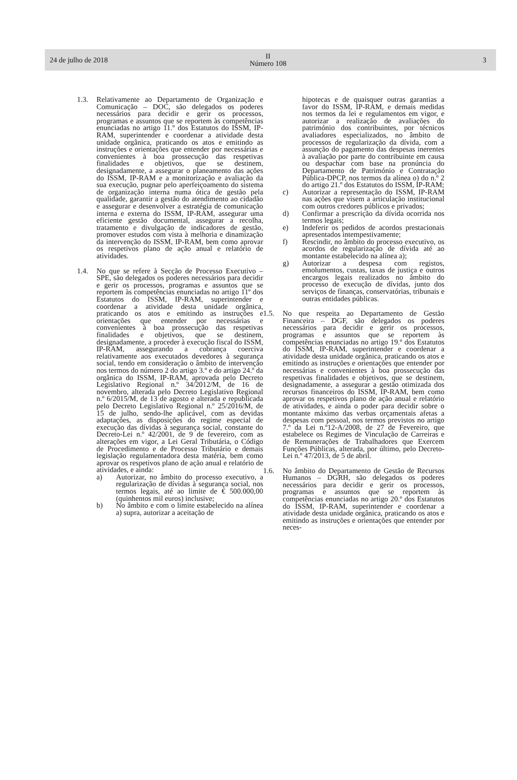24 de julho de 2018
II
Número 108
3
1.3. Relativamente ao Departamento de Organização e Comunicação – DOC, são delegados os poderes necessários para decidir e gerir os processos, programas e assuntos que se reportem às competências enunciadas no artigo 11.º dos Estatutos do ISSM, IP-RAM, superintender e coordenar a atividade desta unidade orgânica, praticando os atos e emitindo as instruções e orientações que entender por necessárias e convenientes à boa prossecução das respetivas finalidades e objetivos, que se destinem, designadamente, a assegurar o planeamento das ações do ISSM, IP-RAM e a monitorização e avaliação da sua execução, pugnar pelo aperfeiçoamento do sistema de organização interna numa ótica de gestão pela qualidade, garantir a gestão do atendimento ao cidadão e assegurar e desenvolver a estratégia de comunicação interna e externa do ISSM, IP-RAM, assegurar uma eficiente gestão documental, assegurar a recolha, tratamento e divulgação de indicadores de gestão, promover estudos com vista à melhoria e dinamização da intervenção do ISSM, IP-RAM, bem como aprovar os respetivos plano de ação anual e relatório de atividades.
1.4. No que se refere à Secção de Processo Executivo – SPE, são delegados os poderes necessários para decidir e gerir os processos, programas e assuntos que se reportem às competências enunciadas no artigo 11º dos Estatutos do ISSM, IP-RAM, superintender e coordenar a atividade desta unidade orgânica, praticando os atos e emitindo as instruções e orientações que entender por necessárias e convenientes à boa prossecução das respetivas finalidades e objetivos, que se destinem, designadamente, a proceder à execução fiscal do ISSM, IP-RAM, assegurando a cobrança coerciva relativamente aos executados devedores à segurança social, tendo em consideração o âmbito de intervenção nos termos do número 2 do artigo 3.º e do artigo 24.º da orgânica do ISSM, IP-RAM, aprovada pelo Decreto Legislativo Regional n.º 34/2012/M, de 16 de novembro, alterada pelo Decreto Legislativo Regional n.º 6/2015/M, de 13 de agosto e alterada e republicada pelo Decreto Legislativo Regional n.º 25/2016/M, de 15 de julho, sendo-lhe aplicável, com as devidas adaptações, as disposições do regime especial de execução das dívidas à segurança social, constante do Decreto-Lei n.º 42/2001, de 9 de fevereiro, com as alterações em vigor, a Lei Geral Tributária, o Código de Procedimento e de Processo Tributário e demais legislação regulamentadora desta matéria, bem como aprovar os respetivos plano de ação anual e relatório de atividades, e ainda:
a) Autorizar, no âmbito do processo executivo, a regularização de dívidas à segurança social, nos termos legais, até ao limite de € 500.000,00 (quinhentos mil euros) inclusive;
b) No âmbito e com o limite estabelecido na alínea a) supra, autorizar a aceitação de
hipotecas e de quaisquer outras garantias a favor do ISSM, IP-RAM, e demais medidas nos termos da lei e regulamentos em vigor, e autorizar a realização de avaliações do património dos contribuintes, por técnicos avaliadores especializados, no âmbito de processos de regularização da dívida, com a assunção do pagamento das despesas inerentes à avaliação por parte do contribuinte em causa ou despachar com base na pronúncia do Departamento de Património e Contratação Pública-DPCP, nos termos da alínea o) do n.º 2 do artigo 21.º dos Estatutos do ISSM, IP-RAM;
c) Autorizar a representação do ISSM, IP-RAM nas ações que visem a articulação institucional com outros credores públicos e privados;
d) Confirmar a prescrição da dívida ocorrida nos termos legais;
e) Indeferir os pedidos de acordos prestacionais apresentados intempestivamente;
f) Rescindir, no âmbito do processo executivo, os acordos de regularização de dívida até ao montante estabelecido na alínea a);
g) Autorizar a despesa com registos, emolumentos, custas, taxas de justiça e outros encargos legais realizados no âmbito do processo de execução de dívidas, junto dos serviços de finanças, conservatórias, tribunais e outras entidades públicas.
1.5. No que respeita ao Departamento de Gestão Financeira – DGF, são delegados os poderes necessários para decidir e gerir os processos, programas e assuntos que se reportem às competências enunciadas no artigo 19.º dos Estatutos do ISSM, IP-RAM, superintender e coordenar a atividade desta unidade orgânica, praticando os atos e emitindo as instruções e orientações que entender por necessárias e convenientes à boa prossecução das respetivas finalidades e objetivos, que se destinem, designadamente, a assegurar a gestão otimizada dos recursos financeiros do ISSM, IP-RAM, bem como aprovar os respetivos plano de ação anual e relatório de atividades, e ainda o poder para decidir sobre o montante máximo das verbas orçamentais afetas a despesas com pessoal, nos termos previstos no artigo 7.º da Lei n.º12-A/2008, de 27 de Fevereiro, que estabelece os Regimes de Vinculação de Carreiras e de Remunerações de Trabalhadores que Exercem Funções Públicas, alterada, por último, pelo Decreto-Lei n.º 47/2013, de 5 de abril.
1.6. No âmbito do Departamento de Gestão de Recursos Humanos – DGRH, são delegados os poderes necessários para decidir e gerir os processos, programas e assuntos que se reportem às competências enunciadas no artigo 20.º dos Estatutos do ISSM, IP-RAM, superintender e coordenar a atividade desta unidade orgânica, praticando os atos e emitindo as instruções e orientações que entender por neces-